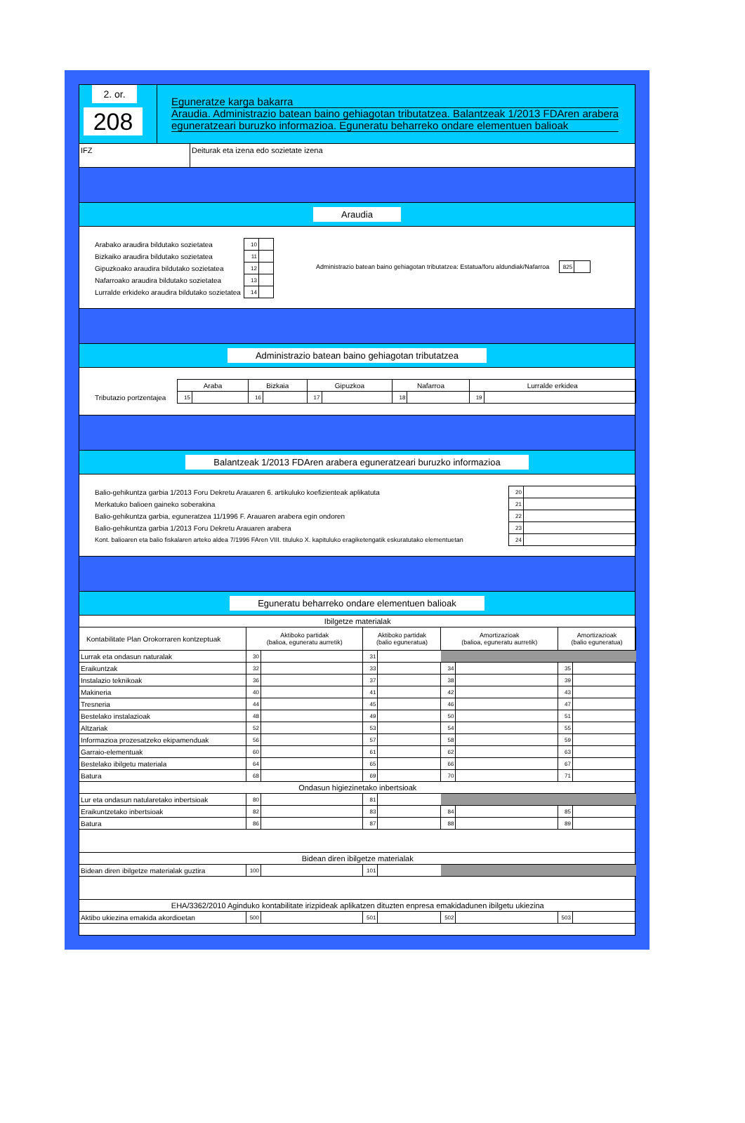2. or.
208
Eguneratze karga bakarra
Araudia. Administrazio batean baino gehiagotan tributatzea. Balantzeak 1/2013 FDAren arabera
eguneratzeari buruzko informazioa. Eguneratu beharreko ondare elementuen balioak
IFZ Deiturak eta izena edo sozietate izena
Araudia
| Arabako araudira bildutako sozietatea | 10 | |
| Bizkaiko araudira bildutako sozietatea | 11 | |
| Gipuzkoako araudira bildutako sozietatea | 12 | |
| Nafarroako araudira bildutako sozietatea | 13 | |
| Lurralde erkideko araudira bildutako sozietatea | 14 | |
| Administrazio batean baino gehiagotan tributatzea: Estatua/foru aldundiak/Nafarroa | | 825 | |
Administrazio batean baino gehiagotan tributatzea
| | Araba | | Bizkaia | | Gipuzkoa | | Nafarroa | | Lurralde erkidea | |
| Tributazio portzentajea | 15 | | 16 | | 17 | | 18 | | 19 | |
Balantzeak 1/2013 FDAren arabera eguneratzeari buruzko informazioa
| Balio-gehikuntza garbia 1/2013 Foru Dekretu Arauaren 6. artikuluko koefizienteak aplikatuta | 20 | |
| Merkatuko balioen gaineko soberakina | 21 | |
| Balio-gehikuntza garbia, eguneratzea 11/1996 F. Arauaren arabera egin ondoren | 22 | |
| Balio-gehikuntza garbia 1/2013 Foru Dekretu Arauaren arabera | 23 | |
| Kont. balioaren eta balio fiskalaren arteko aldea 7/1996 FAren VIII. tituluko X. kapituluko eragiketengatik eskuratutako elementuetan | 24 | |
Eguneratu beharreko ondare elementuen balioak
| Ibilgetze materialak | | | | | | | | |
| Kontabilitate Plan Orokorraren kontzeptuak | Aktiboko partidak (balioa, eguneratu aurretik) | | Aktiboko partidak (balio eguneratua) | | Amortizazioak (balioa, eguneratu aurretik) | | Amortizazioak (balio eguneratua) | |
| Lurrak eta ondasun naturalak | 30 | | 31 | | | | | |
| Eraikuntzak | 32 | | 33 | | 34 | | 35 | |
| Instalazio teknikoak | 36 | | 37 | | 38 | | 39 | |
| Makineria | 40 | | 41 | | 42 | | 43 | |
| Tresneria | 44 | | 45 | | 46 | | 47 | |
| Bestelako instalazioak | 48 | | 49 | | 50 | | 51 | |
| Altzariak | 52 | | 53 | | 54 | | 55 | |
| Informazioa prozesatzeko ekipamenduak | 56 | | 57 | | 58 | | 59 | |
| Garraio-elementuak | 60 | | 61 | | 62 | | 63 | |
| Bestelako ibilgetu materiala | 64 | | 65 | | 66 | | 67 | |
| Batura | 68 | | 69 | | 70 | | 71 | |
| Ondasun higiezinetako inbertsioak | | | | | | | | |
| Lur eta ondasun natularetako inbertsioak | 80 | | 81 | | | | | |
| Eraikuntzetako inbertsioak | 82 | | 83 | | 84 | | 85 | |
| Batura | 86 | | 87 | | 88 | | 89 | |
| Bidean diren ibilgetze materialak | | | | | | | | |
| Bidean diren ibilgetze materialak guztira | 100 | | 101 | | | | | |
| EHA/3362/2010 Aginduko kontabilitate irizpideak aplikatzen dituzten enpresa emakidadunen ibilgetu ukiezina | | | | | | | | |
| Aktibo ukiezina emakida akordioetan | 500 | | 501 | | 502 | | 503 | |